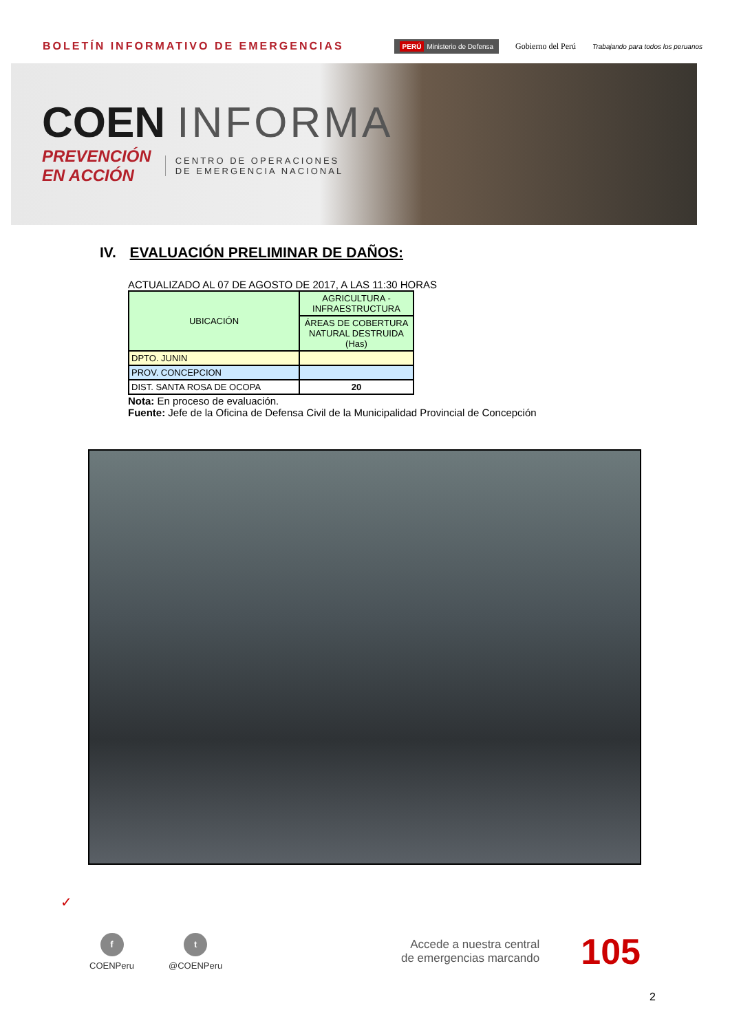BOLETÍN INFORMATIVO DE EMERGENCIAS
PERÚ Ministerio de Defensa
Gobierno del Perú
Trabajando para todos los peruanos
COEN INFORMA
PREVENCIÓN
EN ACCIÓN
CENTRO DE OPERACIONES
DE EMERGENCIA NACIONAL
IV. EVALUACIÓN PRELIMINAR DE DAÑOS:
ACTUALIZADO AL 07 DE AGOSTO DE 2017, A LAS 11:30 HORAS
| UBICACIÓN | AGRICULTURA - INFRAESTRUCTURA |
| --- | --- |
| | ÁREAS DE COBERTURA NATURAL DESTRUIDA (Has) |
| DPTO. JUNIN | |
| PROV. CONCEPCION | |
| DIST. SANTA ROSA DE OCOPA | 20 |
Nota: En proceso de evaluación.
Fuente: Jefe de la Oficina de Defensa Civil de la Municipalidad Provincial de Concepción
✓
f
COENPeru
t
@COENPeru
Accede a nuestra central
de emergencias marcando
105
2